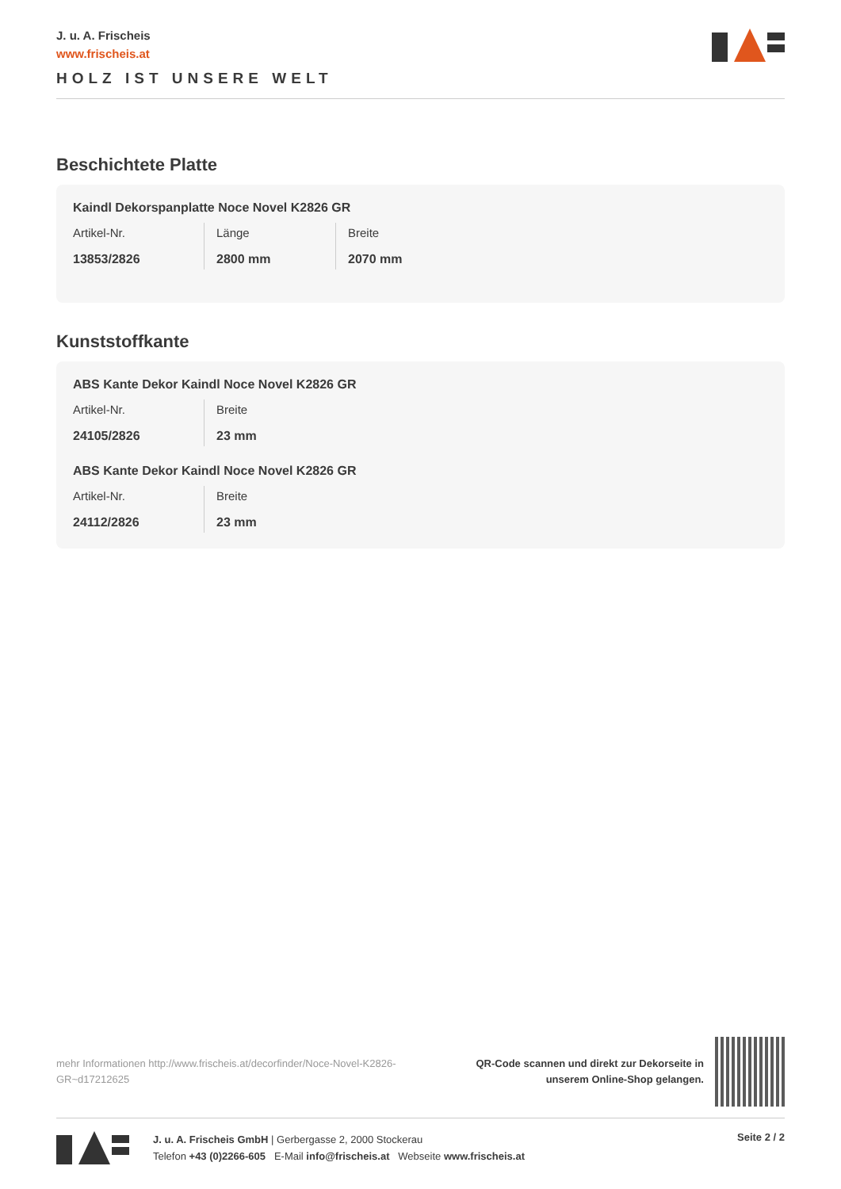J. u. A. Frischeis
www.frischeis.at
HOLZ IST UNSERE WELT
Beschichtete Platte
Kaindl Dekorspanplatte Noce Novel K2826 GR
| Artikel-Nr. | Länge | Breite |
| --- | --- | --- |
| 13853/2826 | 2800 mm | 2070 mm |
Kunststoffkante
ABS Kante Dekor Kaindl Noce Novel K2826 GR
| Artikel-Nr. | Breite |
| --- | --- |
| 24105/2826 | 23 mm |
ABS Kante Dekor Kaindl Noce Novel K2826 GR
| Artikel-Nr. | Breite |
| --- | --- |
| 24112/2826 | 23 mm |
mehr Informationen http://www.frischeis.at/decorfinder/Noce-Novel-K2826-GR~d17212625
QR-Code scannen und direkt zur Dekorseite in
unserem Online-Shop gelangen.
J. u. A. Frischeis GmbH | Gerbergasse 2, 2000 Stockerau
Telefon +43 (0)2266-605 E-Mail info@frischeis.at Webseite www.frischeis.at
Seite 2 / 2